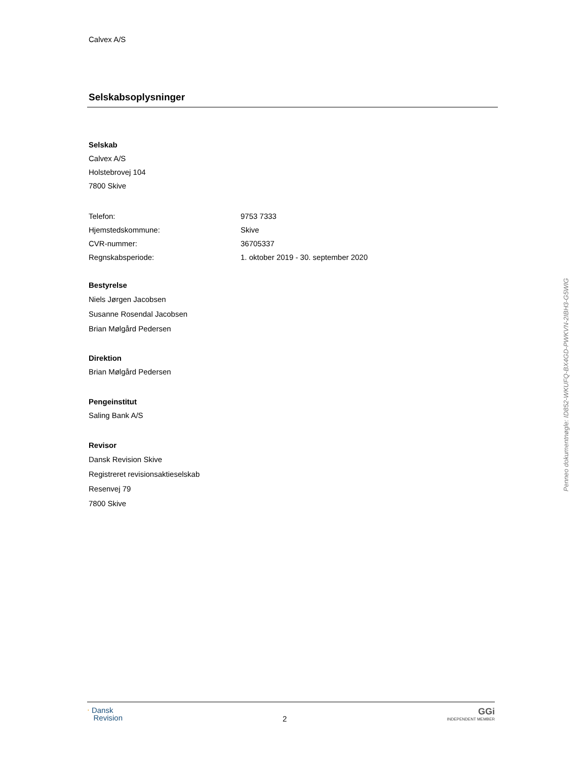Calvex A/S
Selskabsoplysninger
Selskab
Calvex A/S
Holstebrovej 104
7800 Skive
| Telefon: | 9753 7333 |
| Hjemstedskommune: | Skive |
| CVR-nummer: | 36705337 |
| Regnskabsperiode: | 1. oktober 2019 - 30. september 2020 |
Bestyrelse
Niels Jørgen Jacobsen
Susanne Rosendal Jacobsen
Brian Mølgård Pedersen
Direktion
Brian Mølgård Pedersen
Pengeinstitut
Saling Bank A/S
Revisor
Dansk Revision Skive
Registreret revisionsaktieselskab
Resenvej 79
7800 Skive
Penneo dokumentnøgle: ID852-WKUFQ-BX4GD-PWKVN-2IBH3-G5WIG
‧ Dansk
Revision
2
GGi
INDEPENDENT MEMBER